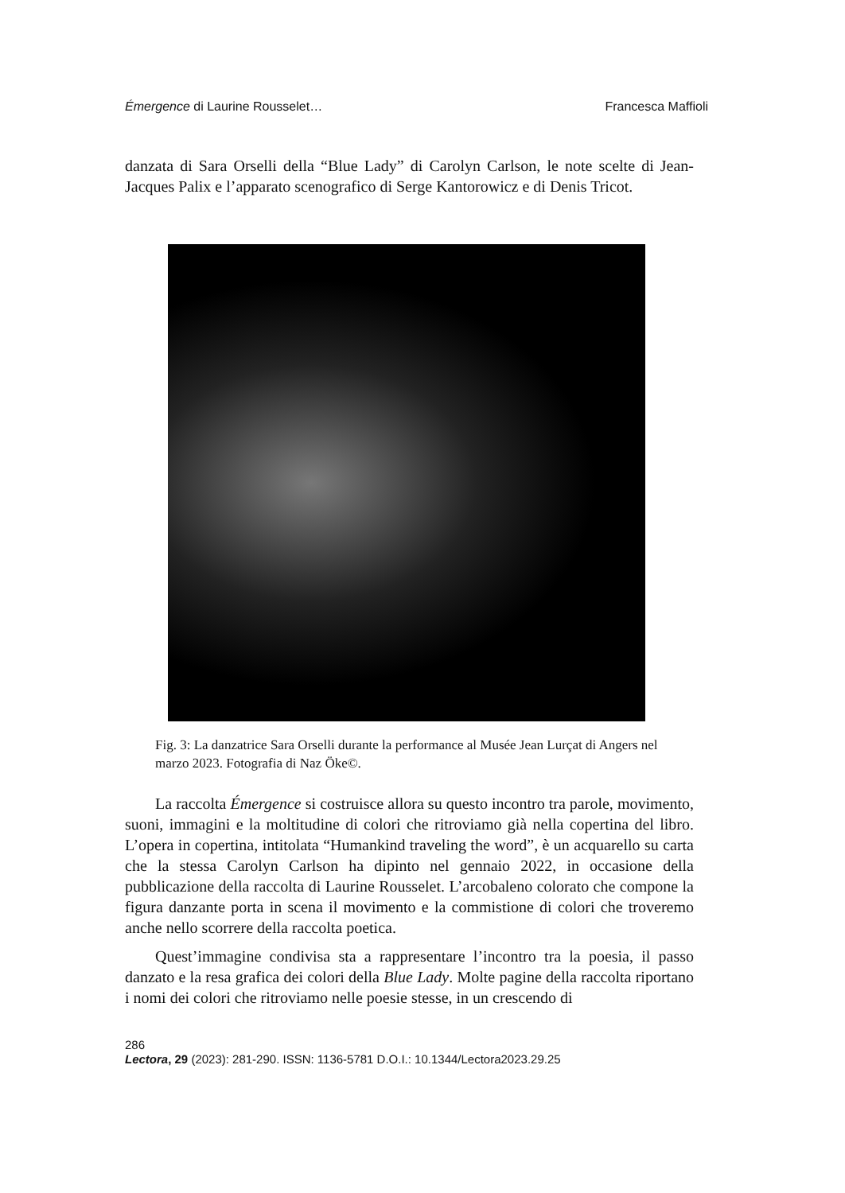Émergence di Laurine Rousselet… Francesca Maffioli
danzata di Sara Orselli della “Blue Lady” di Carolyn Carlson, le note scelte di Jean-Jacques Palix e l’apparato scenografico di Serge Kantorowicz e di Denis Tricot.
Fig. 3: La danzatrice Sara Orselli durante la performance al Musée Jean Lurçat di Angers nel marzo 2023. Fotografia di Naz Öke©.
La raccolta Émergence si costruisce allora su questo incontro tra parole, movimento, suoni, immagini e la moltitudine di colori che ritroviamo già nella copertina del libro. L’opera in copertina, intitolata “Humankind traveling the word”, è un acquarello su carta che la stessa Carolyn Carlson ha dipinto nel gennaio 2022, in occasione della pubblicazione della raccolta di Laurine Rousselet. L’arcobaleno colorato che compone la figura danzante porta in scena il movimento e la commistione di colori che troveremo anche nello scorrere della raccolta poetica.
Quest’immagine condivisa sta a rappresentare l’incontro tra la poesia, il passo danzato e la resa grafica dei colori della Blue Lady. Molte pagine della raccolta riportano i nomi dei colori che ritroviamo nelle poesie stesse, in un crescendo di
286
Lectora, 29 (2023): 281-290. ISSN: 1136-5781 D.O.I.: 10.1344/Lectora2023.29.25